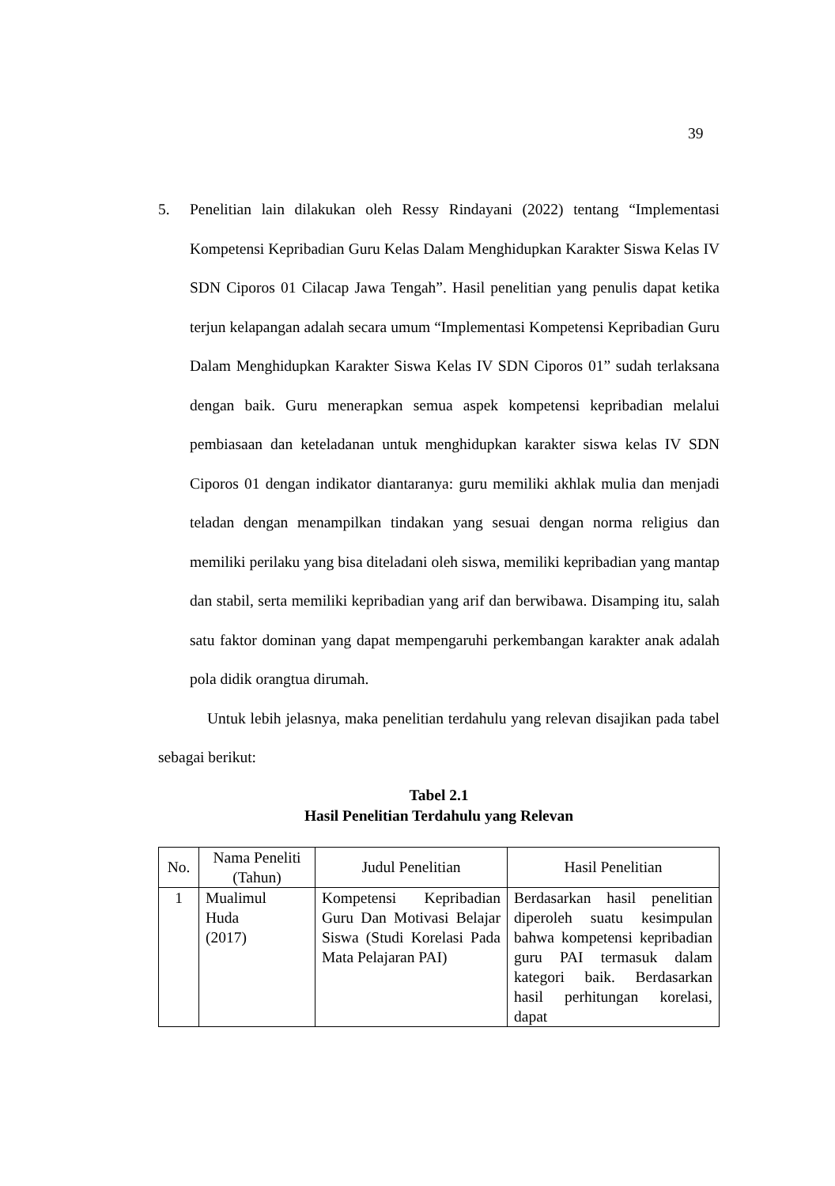39
5. Penelitian lain dilakukan oleh Ressy Rindayani (2022) tentang “Implementasi Kompetensi Kepribadian Guru Kelas Dalam Menghidupkan Karakter Siswa Kelas IV SDN Ciporos 01 Cilacap Jawa Tengah”. Hasil penelitian yang penulis dapat ketika terjun kelapangan adalah secara umum “Implementasi Kompetensi Kepribadian Guru Dalam Menghidupkan Karakter Siswa Kelas IV SDN Ciporos 01” sudah terlaksana dengan baik. Guru menerapkan semua aspek kompetensi kepribadian melalui pembiasaan dan keteladanan untuk menghidupkan karakter siswa kelas IV SDN Ciporos 01 dengan indikator diantaranya: guru memiliki akhlak mulia dan menjadi teladan dengan menampilkan tindakan yang sesuai dengan norma religius dan memiliki perilaku yang bisa diteladani oleh siswa, memiliki kepribadian yang mantap dan stabil, serta memiliki kepribadian yang arif dan berwibawa. Disamping itu, salah satu faktor dominan yang dapat mempengaruhi perkembangan karakter anak adalah pola didik orangtua dirumah.
Untuk lebih jelasnya, maka penelitian terdahulu yang relevan disajikan pada tabel sebagai berikut:
Tabel 2.1
Hasil Penelitian Terdahulu yang Relevan
| No. | Nama Peneliti (Tahun) | Judul Penelitian | Hasil Penelitian |
| --- | --- | --- | --- |
| 1 | Mualimul Huda (2017) | Kompetensi Kepribadian Guru Dan Motivasi Belajar Siswa (Studi Korelasi Pada Mata Pelajaran PAI) | Berdasarkan hasil penelitian diperoleh suatu kesimpulan bahwa kompetensi kepribadian guru PAI termasuk dalam kategori baik. Berdasarkan hasil perhitungan korelasi, dapat |